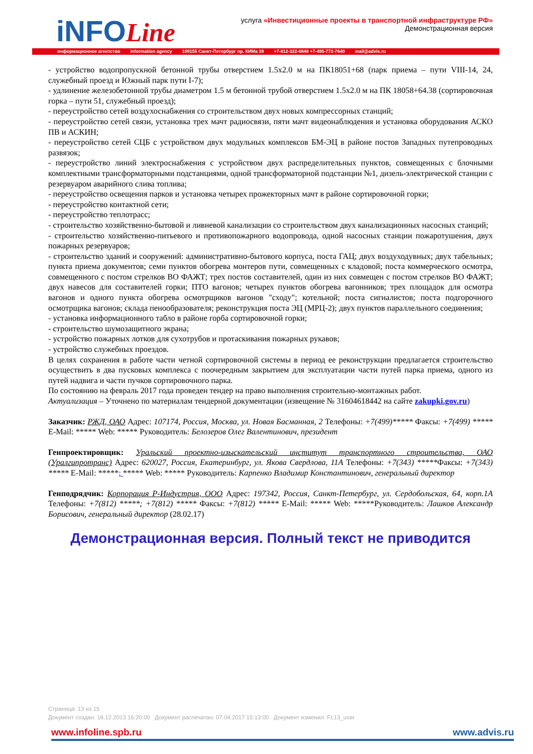iNFOLine
услуга «Инвестиционные проекты в транспортной инфраструктуре РФ»
Демонстрационная версия
информационное агентство information agency 199155 Санкт-Петербург пр. КИМа 28 +7-812-322-6848 +7-495-772-7640 mail@advis.ru
- устройство водопропускной бетонной трубы отверстием 1.5х2.0 м на ПК18051+68 (парк приема – пути VIII-14, 24, служебный проезд и Южный парк пути I-7);
- удлинение железобетонной трубы диаметром 1.5 м бетонной трубой отверстием 1.5х2.0 м на ПК 18058+64.38 (сортировочная горка – пути 51, служебный проезд);
- переустройство сетей воздухоснабжения со строительством двух новых компрессорных станций;
- переустройство сетей связи, установка трех мачт радиосвязи, пяти мачт видеонаблюдения и установка оборудования АСКО ПВ и АСКИН;
- переустройство сетей СЦБ с устройством двух модульных комплексов БМ-ЭЦ в районе постов Западных путепроводных развязок;
- переустройство линий электроснабжения с устройством двух распределительных пунктов, совмещенных с блочными комплектными трансформаторными подстанциями, одной трансформаторной подстанции №1, дизель-электрической станции с резервуаром аварийного слива топлива;
- переустройство освещения парков и установка четырех прожекторных мачт в районе сортировочной горки;
- переустройство контактной сети;
- переустройство теплотрасс;
- строительство хозяйственно-бытовой и ливневой канализации со строительством двух канализационных насосных станций;
- строительство хозяйственно-питьевого и противопожарного водопровода, одной насосных станции пожаротушения, двух пожарных резервуаров;
- строительство зданий и сооружений: административно-бытового корпуса, поста ГАЦ; двух воздуходувных; двух табельных; пункта приема документов; семи пунктов обогрева монтеров пути, совмещенных с кладовой; поста коммерческого осмотра, совмещенного с постом стрелков ВО ФАЖТ; трех постов составителей, один из них совмещен с постом стрелков ВО ФАЖТ; двух навесов для составителей горки; ПТО вагонов; четырех пунктов обогрева вагонников; трех площадок для осмотра вагонов и одного пункта обогрева осмотрщиков вагонов "сходу"; котельной; поста сигналистов; поста подгорочного осмотрщика вагонов; склада пенообразователя; реконструкция поста ЭЦ (МРЦ-2); двух пунктов параллельного соединения;
- установка информационного табло в районе горба сортировочной горки;
- строительство шумозащитного экрана;
- устройство пожарных лотков для сухотрубов и протаскивания пожарных рукавов;
- устройство служебных проездов.
В целях сохранения в работе части четной сортировочной системы в период ее реконструкции предлагается строительство осуществить в два пусковых комплекса с поочередным закрытием для эксплуатации части путей парка приема, одного из путей надвига и части пучков сортировочного парка.
По состоянию на февраль 2017 года проведен тендер на право выполнения строительно-монтажных работ.
Актуализация – Уточнено по материалам тендерной документации (извещение № 31604618442 на сайте zakupki.gov.ru)
Заказчик: РЖД, ОАО Адрес: 107174, Россия, Москва, ул. Новая Басманная, 2 Телефоны: +7(499)***** Факсы: +7(499) ***** E-Mail: ***** Web: ***** Руководитель: Белозеров Олег Валентинович, президент
Генпроектировщик: Уральский проектно-изыскательский институт транспортного строительства, ОАО (Уралгипротранс) Адрес: 620027, Россия, Екатеринбург, ул. Якова Свердлова, 11А Телефоны: +7(343) *****Факсы: +7(343) ***** E-Mail: *****; ***** Web: ***** Руководитель: Карпенко Владимир Константинович, генеральный директор
Генподрядчик: Корпорация Р-Индустрия, ООО Адрес: 197342, Россия, Санкт-Петербург, ул. Сердобольская, 64, корп.1А Телефоны: +7(812) *****; +7(812) ***** Факсы: +7(812) ***** E-Mail: ***** Web: *****Руководитель: Лашков Александр Борисович, генеральный директор (28.02.17)
Демонстрационная версия. Полный текст не приводится
Страница: 13 из 15
Документ создан: 18.12.2013 16:20:00 Документ распечатан: 07.04.2017 15:13:00 Документ изменил: FL13_user
www.infoline.spb.ru www.advis.ru